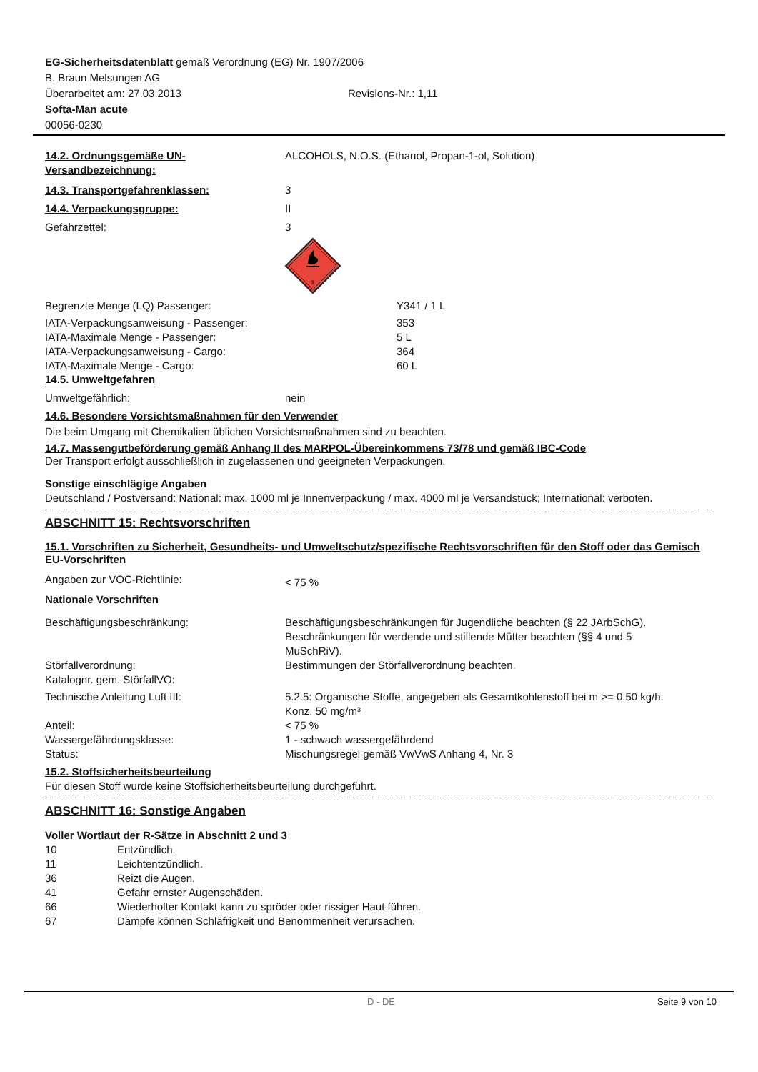EG-Sicherheitsdatenblatt gemäß Verordnung (EG) Nr. 1907/2006
B. Braun Melsungen AG
Überarbeitet am: 27.03.2013 Revisions-Nr.: 1,11
Softa-Man acute
00056-0230
14.2. Ordnungsgemäße UN-Versandbezeichnung:
ALCOHOLS, N.O.S. (Ethanol, Propan-1-ol, Solution)
14.3. Transportgefahrenklassen: 3
14.4. Verpackungsgruppe: II
Gefahrzettel: 3
3
Begrenzte Menge (LQ) Passenger: Y341 / 1 L
IATA-Verpackungsanweisung - Passenger: 353
IATA-Maximale Menge - Passenger: 5 L
IATA-Verpackungsanweisung - Cargo: 364
IATA-Maximale Menge - Cargo: 60 L
14.5. Umweltgefahren
Umweltgefährlich: nein
14.6. Besondere Vorsichtsmaßnahmen für den Verwender
Die beim Umgang mit Chemikalien üblichen Vorsichtsmaßnahmen sind zu beachten.
14.7. Massengutbeförderung gemäß Anhang II des MARPOL-Übereinkommens 73/78 und gemäß IBC-Code
Der Transport erfolgt ausschließlich in zugelassenen und geeigneten Verpackungen.
Sonstige einschlägige Angaben
Deutschland / Postversand: National: max. 1000 ml je Innenverpackung / max. 4000 ml je Versandstück; International: verboten.
ABSCHNITT 15: Rechtsvorschriften
15.1. Vorschriften zu Sicherheit, Gesundheits- und Umweltschutz/spezifische Rechtsvorschriften für den Stoff oder das Gemisch
EU-Vorschriften
Angaben zur VOC-Richtlinie:
< 75 %
Nationale Vorschriften
Beschäftigungsbeschränkung: Beschäftigungsbeschränkungen für Jugendliche beachten (§ 22 JArbSchG). Beschränkungen für werdende und stillende Mütter beachten (§§ 4 und 5 MuSchRiV).
Störfallverordnung: Bestimmungen der Störfallverordnung beachten.
Katalognr. gem. StörfallVO:
Technische Anleitung Luft III: 5.2.5: Organische Stoffe, angegeben als Gesamtkohlenstoff bei m >= 0.50 kg/h: Konz. 50 mg/m³
Anteil: < 75 %
Wassergefährdungsklasse: 1 - schwach wassergefährdend
Status: Mischungsregel gemäß VwVwS Anhang 4, Nr. 3
15.2. Stoffsicherheitsbeurteilung
Für diesen Stoff wurde keine Stoffsicherheitsbeurteilung durchgeführt.
ABSCHNITT 16: Sonstige Angaben
Voller Wortlaut der R-Sätze in Abschnitt 2 und 3
10 Entzündlich.
11 Leichtentzündlich.
36 Reizt die Augen.
41 Gefahr ernster Augenschäden.
66 Wiederholter Kontakt kann zu spröder oder rissiger Haut führen.
67 Dämpfe können Schläfrigkeit und Benommenheit verursachen.
D - DE Seite 9 von 10